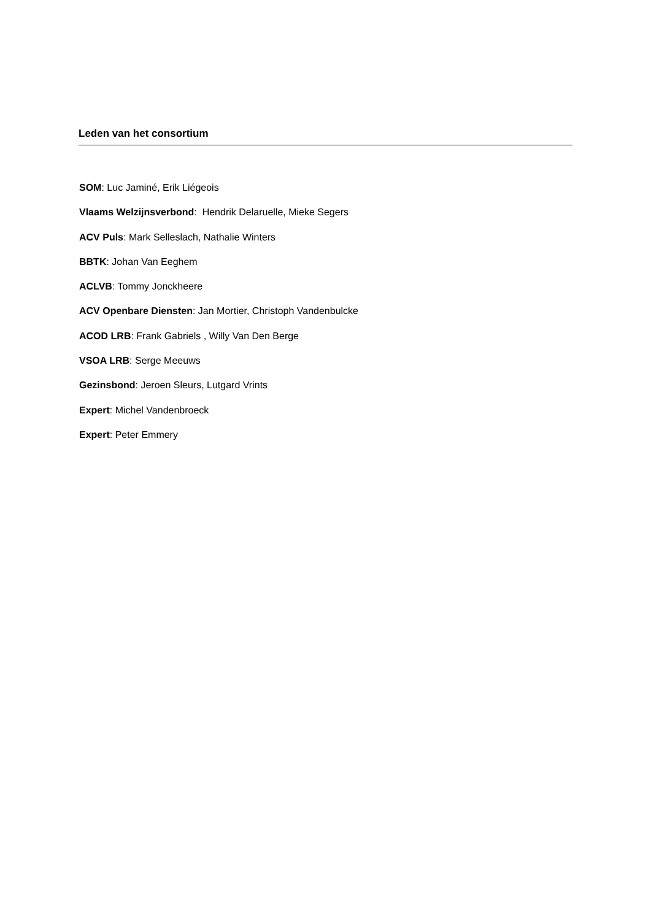Leden van het consortium
SOM: Luc Jaminé, Erik Liégeois
Vlaams Welzijnsverbond: Hendrik Delaruelle, Mieke Segers
ACV Puls: Mark Selleslach, Nathalie Winters
BBTK: Johan Van Eeghem
ACLVB: Tommy Jonckheere
ACV Openbare Diensten: Jan Mortier, Christoph Vandenbulcke
ACOD LRB: Frank Gabriels , Willy Van Den Berge
VSOA LRB: Serge Meeuws
Gezinsbond: Jeroen Sleurs, Lutgard Vrints
Expert: Michel Vandenbroeck
Expert: Peter Emmery